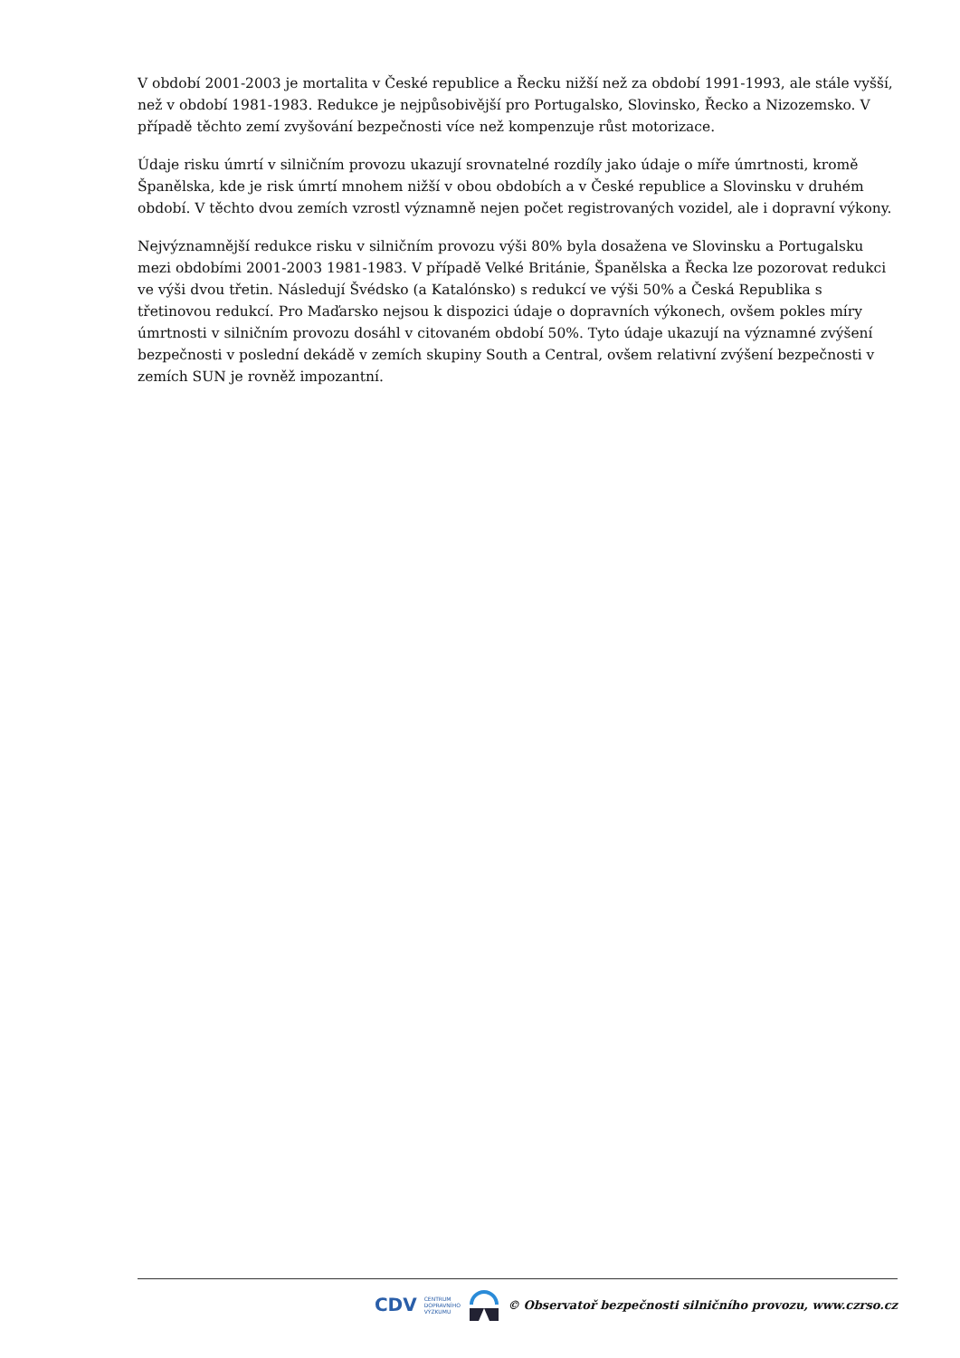V období 2001-2003 je mortalita v České republice a Řecku nižší než za období 1991-1993, ale stále vyšší, než v období 1981-1983. Redukce je nejpůsobivější pro Portugalsko, Slovinsko, Řecko a Nizozemsko. V případě těchto zemí zvyšování bezpečnosti více než kompenzuje růst motorizace.
Údaje risku úmrtí v silničním provozu ukazují srovnatelné rozdíly jako údaje o míře úmrtnosti, kromě Španělska, kde je risk úmrtí mnohem nižší v obou obdobích a v České republice a Slovinsku v druhém období. V těchto dvou zemích vzrostl významně nejen počet registrovaných vozidel, ale i dopravní výkony.
Nejvýznamnější redukce risku v silničním provozu výši 80% byla dosažena ve Slovinsku a Portugalsku mezi obdobími 2001-2003 1981-1983. V případě Velké Británie, Španělska a Řecka lze pozorovat redukci ve výši dvou třetin. Následují Švédsko (a Katalónsko) s redukcí ve výši 50% a Česká Republika s třetinovou redukcí. Pro Maďarsko nejsou k dispozici údaje o dopravních výkonech, ovšem pokles míry úmrtnosti v silničním provozu dosáhl v citovaném období 50%. Tyto údaje ukazují na významné zvýšení bezpečnosti v poslední dekádě v zemích skupiny South a Central, ovšem relativní zvýšení bezpečnosti v zemích SUN je rovněž impozantní.
CDV CENTRUM
DOPRAVNÍHO
VÝZKUMU © Observatoř bezpečnosti silničního provozu, www.czrso.cz